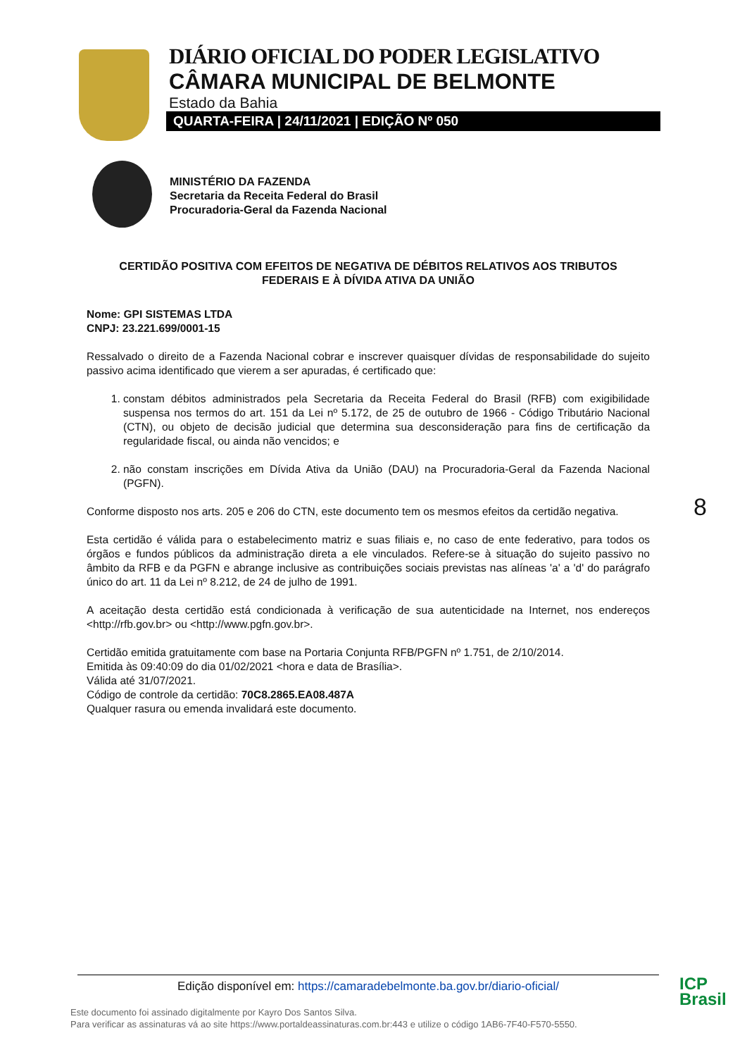DIÁRIO OFICIAL DO PODER LEGISLATIVO
CÂMARA MUNICIPAL DE BELMONTE
Estado da Bahia
QUARTA-FEIRA | 24/11/2021 | EDIÇÃO Nº 050
MINISTÉRIO DA FAZENDA
Secretaria da Receita Federal do Brasil
Procuradoria-Geral da Fazenda Nacional
CERTIDÃO POSITIVA COM EFEITOS DE NEGATIVA DE DÉBITOS RELATIVOS AOS TRIBUTOS
FEDERAIS E À DÍVIDA ATIVA DA UNIÃO
Nome: GPI SISTEMAS LTDA
CNPJ: 23.221.699/0001-15
Ressalvado o direito de a Fazenda Nacional cobrar e inscrever quaisquer dívidas de responsabilidade do sujeito passivo acima identificado que vierem a ser apuradas, é certificado que:
1. constam débitos administrados pela Secretaria da Receita Federal do Brasil (RFB) com exigibilidade suspensa nos termos do art. 151 da Lei nº 5.172, de 25 de outubro de 1966 - Código Tributário Nacional (CTN), ou objeto de decisão judicial que determina sua desconsideração para fins de certificação da regularidade fiscal, ou ainda não vencidos; e
2. não constam inscrições em Dívida Ativa da União (DAU) na Procuradoria-Geral da Fazenda Nacional (PGFN).
Conforme disposto nos arts. 205 e 206 do CTN, este documento tem os mesmos efeitos da certidão negativa.
Esta certidão é válida para o estabelecimento matriz e suas filiais e, no caso de ente federativo, para todos os órgãos e fundos públicos da administração direta a ele vinculados. Refere-se à situação do sujeito passivo no âmbito da RFB e da PGFN e abrange inclusive as contribuições sociais previstas nas alíneas 'a' a 'd' do parágrafo único do art. 11 da Lei nº 8.212, de 24 de julho de 1991.
A aceitação desta certidão está condicionada à verificação de sua autenticidade na Internet, nos endereços <http://rfb.gov.br> ou <http://www.pgfn.gov.br>.
Certidão emitida gratuitamente com base na Portaria Conjunta RFB/PGFN nº 1.751, de 2/10/2014.
Emitida às 09:40:09 do dia 01/02/2021 <hora e data de Brasília>.
Válida até 31/07/2021.
Código de controle da certidão: 70C8.2865.EA08.487A
Qualquer rasura ou emenda invalidará este documento.
8
Edição disponível em: https://camaradebelmonte.ba.gov.br/diario-oficial/
Este documento foi assinado digitalmente por Kayro Dos Santos Silva.
Para verificar as assinaturas vá ao site https://www.portaldeassinaturas.com.br:443 e utilize o código 1AB6-7F40-F570-5550.
ICP
Brasil